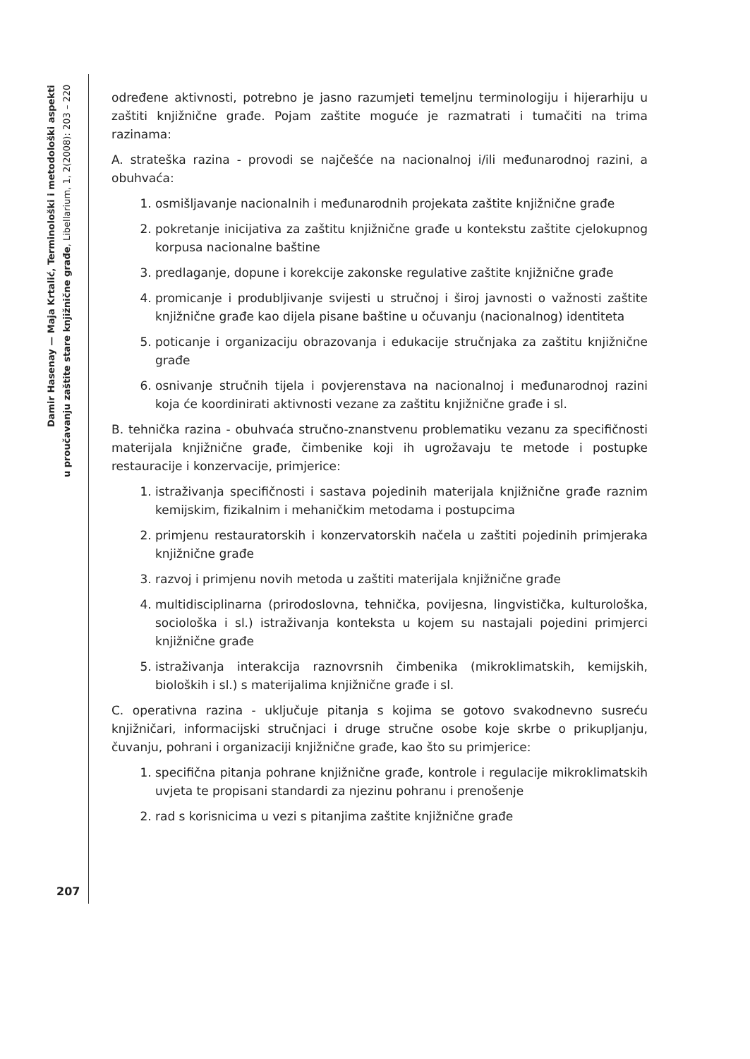Damir Hasenay — Maja Krtalić, Terminološki i metodološki aspekti
u proučavanju zaštite stare knjižnične građe, Libellarium, 1, 2(2008): 203 – 220
određene aktivnosti, potrebno je jasno razumjeti temeljnu terminologiju i hijerarhiju u zaštiti knjižnične građe. Pojam zaštite moguće je razmatrati i tumačiti na trima razinama:
A. strateška razina - provodi se najčešće na nacionalnoj i/ili međunarodnoj razini, a obuhvaća:
1. osmišljavanje nacionalnih i međunarodnih projekata zaštite knjižnične građe
2. pokretanje inicijativa za zaštitu knjižnične građe u kontekstu zaštite cjelokupnog korpusa nacionalne baštine
3. predlaganje, dopune i korekcije zakonske regulative zaštite knjižnične građe
4. promicanje i produbljivanje svijesti u stručnoj i široj javnosti o važnosti zaštite knjižnične građe kao dijela pisane baštine u očuvanju (nacionalnog) identiteta
5. poticanje i organizaciju obrazovanja i edukacije stručnjaka za zaštitu knjižnične građe
6. osnivanje stručnih tijela i povjerenstava na nacionalnoj i međunarodnoj razini koja će koordinirati aktivnosti vezane za zaštitu knjižnične građe i sl.
B. tehnička razina - obuhvaća stručno-znanstvenu problematiku vezanu za specifičnosti materijala knjižnične građe, čimbenike koji ih ugrožavaju te metode i postupke restauracije i konzervacije, primjerice:
1. istraživanja specifičnosti i sastava pojedinih materijala knjižnične građe raznim kemijskim, fizikalnim i mehaničkim metodama i postupcima
2. primjenu restauratorskih i konzervatorskih načela u zaštiti pojedinih primjeraka knjižnične građe
3. razvoj i primjenu novih metoda u zaštiti materijala knjižnične građe
4. multidisciplinarna (prirodoslovna, tehnička, povijesna, lingvistička, kulturološka, sociološka i sl.) istraživanja konteksta u kojem su nastajali pojedini primjerci knjižnične građe
5. istraživanja interakcija raznovrsnih čimbenika (mikroklimatskih, kemijskih, bioloških i sl.) s materijalima knjižnične građe i sl.
C. operativna razina - uključuje pitanja s kojima se gotovo svakodnevno susreću knjižničari, informacijski stručnjaci i druge stručne osobe koje skrbe o prikupljanju, čuvanju, pohrani i organizaciji knjižnične građe, kao što su primjerice:
1. specifična pitanja pohrane knjižnične građe, kontrole i regulacije mikroklimatskih uvjeta te propisani standardi za njezinu pohranu i prenošenje
2. rad s korisnicima u vezi s pitanjima zaštite knjižnične građe
207